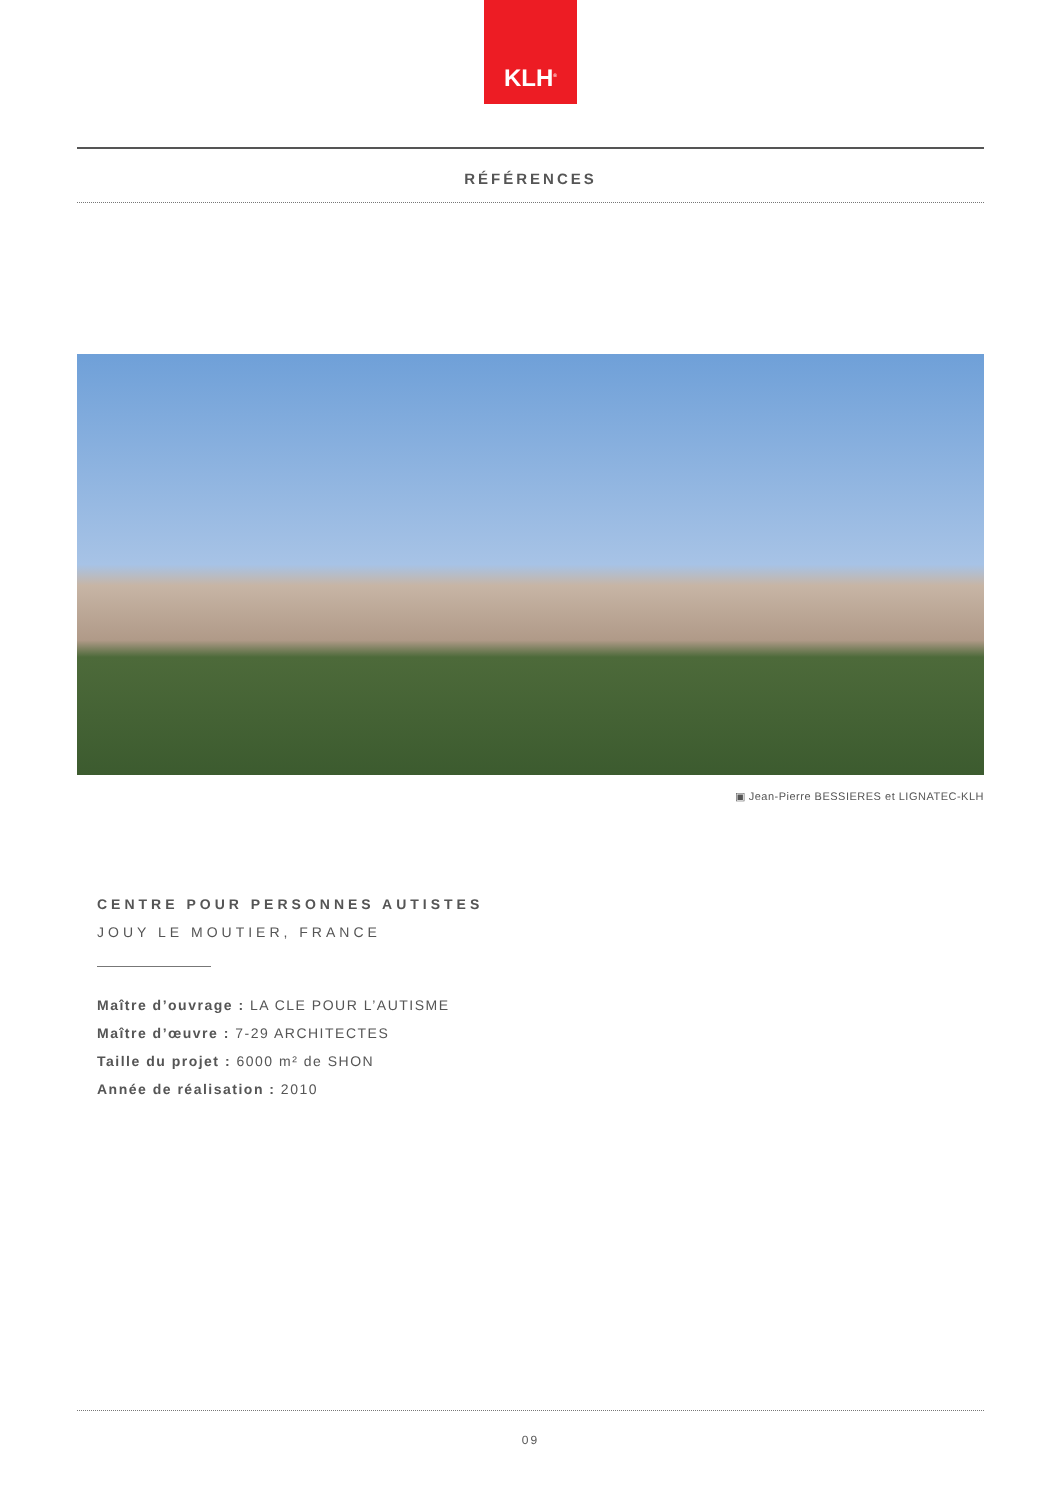KLH<sup>®</sup>
RÉFÉRENCES
▣ Jean-Pierre BESSIERES et LIGNATEC-KLH
CENTRE POUR PERSONNES AUTISTES
JOUY LE MOUTIER, FRANCE
Maître d’ouvrage : LA CLE POUR L’AUTISME
Maître d’œuvre : 7-29 ARCHITECTES
Taille du projet : 6000 m² de SHON
Année de réalisation : 2010
09